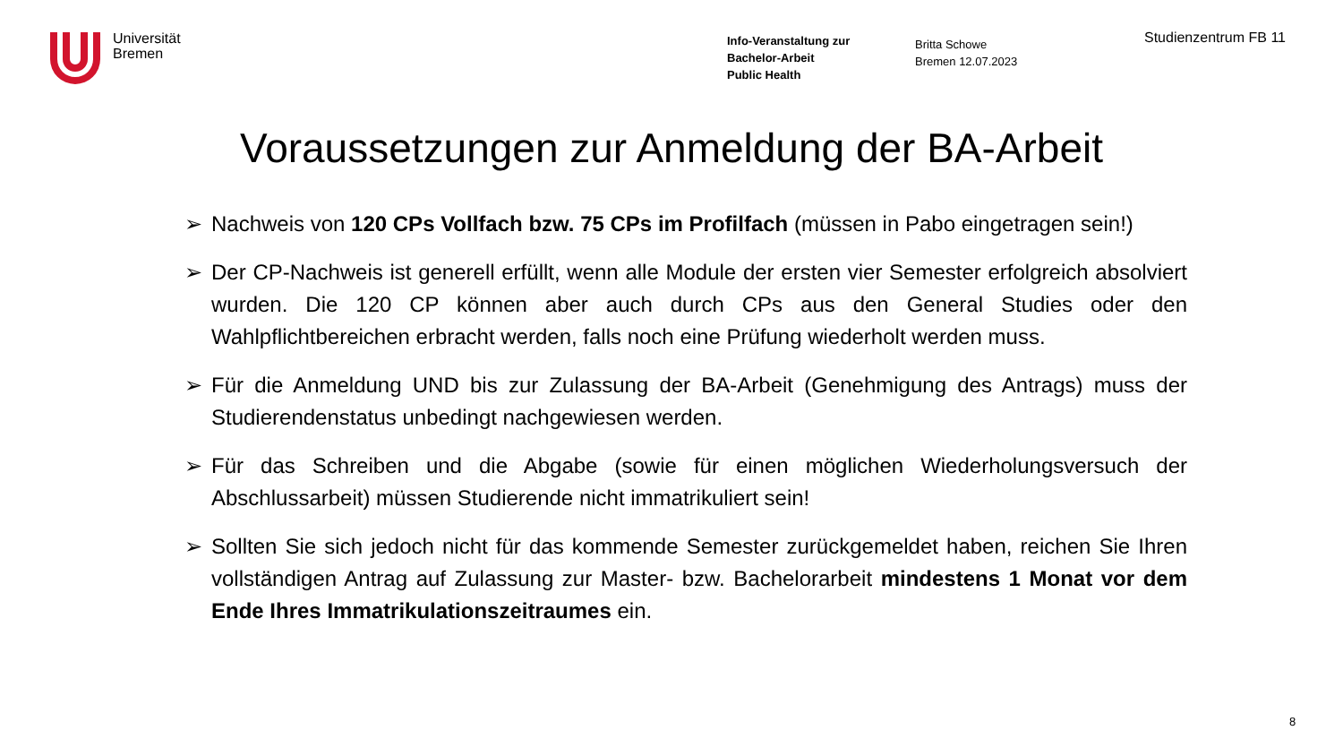Universität
Bremen
Info-Veranstaltung zur
Bachelor-Arbeit
Public Health
Britta Schowe
Bremen 12.07.2023
Studienzentrum FB 11
Voraussetzungen zur Anmeldung der BA-Arbeit
➢ Nachweis von 120 CPs Vollfach bzw. 75 CPs im Profilfach (müssen in Pabo eingetragen sein!)
➢ Der CP-Nachweis ist generell erfüllt, wenn alle Module der ersten vier Semester erfolgreich absolviert wurden. Die 120 CP können aber auch durch CPs aus den General Studies oder den Wahlpflichtbereichen erbracht werden, falls noch eine Prüfung wiederholt werden muss.
➢ Für die Anmeldung UND bis zur Zulassung der BA-Arbeit (Genehmigung des Antrags) muss der Studierendenstatus unbedingt nachgewiesen werden.
➢ Für das Schreiben und die Abgabe (sowie für einen möglichen Wiederholungsversuch der Abschlussarbeit) müssen Studierende nicht immatrikuliert sein!
➢ Sollten Sie sich jedoch nicht für das kommende Semester zurückgemeldet haben, reichen Sie Ihren vollständigen Antrag auf Zulassung zur Master- bzw. Bachelorarbeit mindestens 1 Monat vor dem Ende Ihres Immatrikulationszeitraumes ein.
8